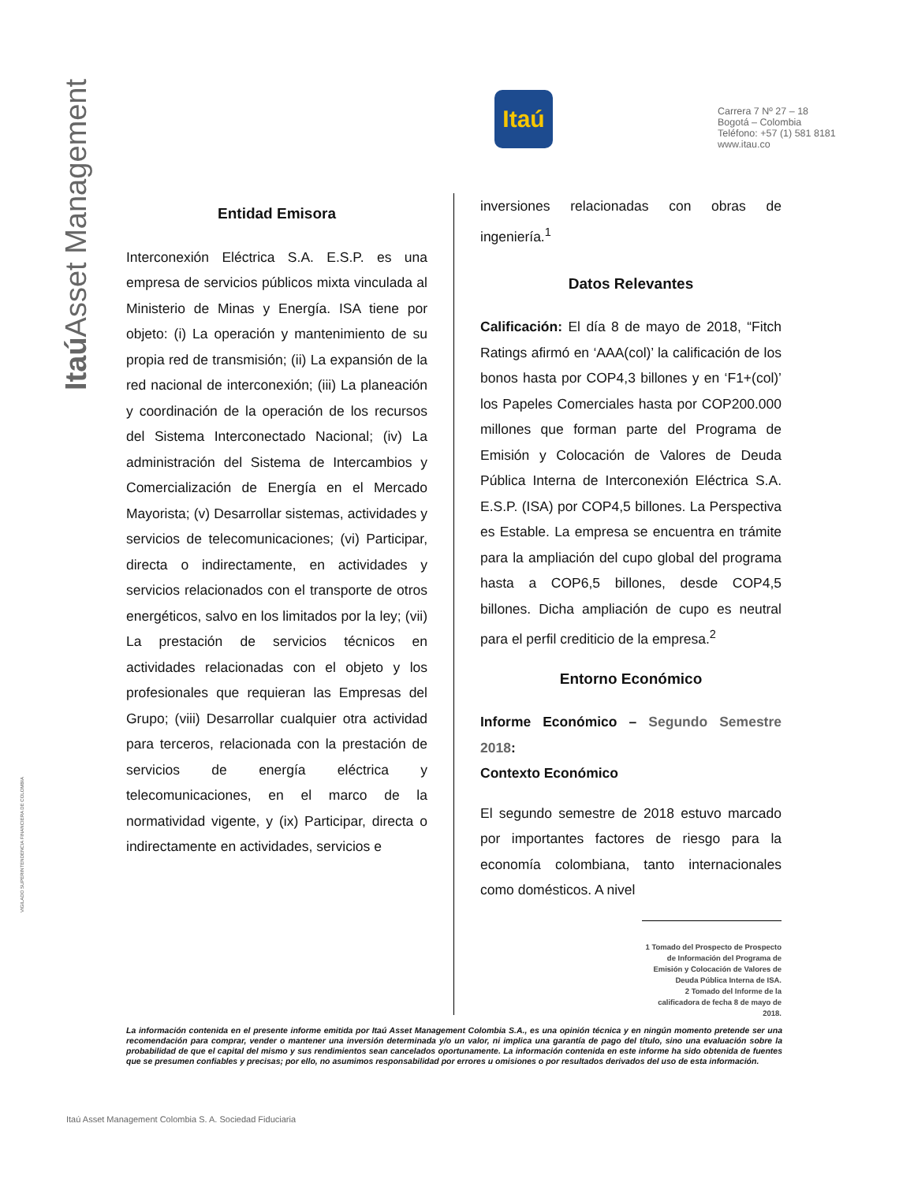Itaú Asset Management
VIGILADO SUPERINTENDENCIA FINANCIERA DE COLOMBIA
Itaú
Carrera 7 Nº 27 – 18
Bogotá – Colombia
Teléfono: +57 (1) 581 8181
www.itau.co
Entidad Emisora
Interconexión Eléctrica S.A. E.S.P. es una empresa de servicios públicos mixta vinculada al Ministerio de Minas y Energía. ISA tiene por objeto: (i) La operación y mantenimiento de su propia red de transmisión; (ii) La expansión de la red nacional de interconexión; (iii) La planeación y coordinación de la operación de los recursos del Sistema Interconectado Nacional; (iv) La administración del Sistema de Intercambios y Comercialización de Energía en el Mercado Mayorista; (v) Desarrollar sistemas, actividades y servicios de telecomunicaciones; (vi) Participar, directa o indirectamente, en actividades y servicios relacionados con el transporte de otros energéticos, salvo en los limitados por la ley; (vii) La prestación de servicios técnicos en actividades relacionadas con el objeto y los profesionales que requieran las Empresas del Grupo; (viii) Desarrollar cualquier otra actividad para terceros, relacionada con la prestación de servicios de energía eléctrica y telecomunicaciones, en el marco de la normatividad vigente, y (ix) Participar, directa o indirectamente en actividades, servicios e
inversiones relacionadas con obras de ingeniería.<sup>1</sup>
Datos Relevantes
Calificación: El día 8 de mayo de 2018, “Fitch Ratings afirmó en ‘AAA(col)’ la calificación de los bonos hasta por COP4,3 billones y en ‘F1+(col)’ los Papeles Comerciales hasta por COP200.000 millones que forman parte del Programa de Emisión y Colocación de Valores de Deuda Pública Interna de Interconexión Eléctrica S.A. E.S.P. (ISA) por COP4,5 billones. La Perspectiva es Estable. La empresa se encuentra en trámite para la ampliación del cupo global del programa hasta a COP6,5 billones, desde COP4,5 billones. Dicha ampliación de cupo es neutral para el perfil crediticio de la empresa.<sup>2</sup>
Entorno Económico
Informe Económico – Segundo Semestre 2018:
Contexto Económico
El segundo semestre de 2018 estuvo marcado por importantes factores de riesgo para la economía colombiana, tanto internacionales como domésticos. A nivel
1 Tomado del Prospecto de Prospecto de Información del Programa de Emisión y Colocación de Valores de Deuda Pública Interna de ISA.
2 Tomado del Informe de la calificadora de fecha 8 de mayo de 2018.
La información contenida en el presente informe emitida por Itaú Asset Management Colombia S.A., es una opinión técnica y en ningún momento pretende ser una recomendación para comprar, vender o mantener una inversión determinada y/o un valor, ni implica una garantía de pago del título, sino una evaluación sobre la probabilidad de que el capital del mismo y sus rendimientos sean cancelados oportunamente. La información contenida en este informe ha sido obtenida de fuentes que se presumen confiables y precisas; por ello, no asumimos responsabilidad por errores u omisiones o por resultados derivados del uso de esta información.
Itaú Asset Management Colombia S. A. Sociedad Fiduciaria